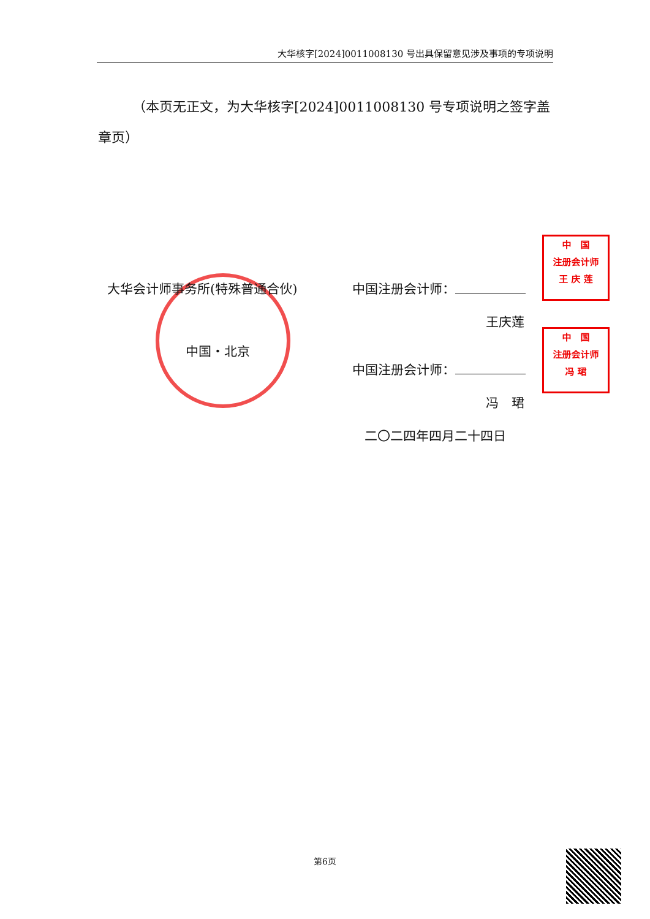大华核字[2024]0011008130 号出具保留意见涉及事项的专项说明
（本页无正文，为大华核字[2024]0011008130 号专项说明之签字盖章页）
大华会计师事务所(特殊普通合伙)
中国・北京
中国注册会计师：
王庆莲
中国注册会计师：
冯　珺
二〇二四年四月二十四日
中　国
注册会计师
王 庆 莲
中　国
注册会计师
冯 珺
第6页